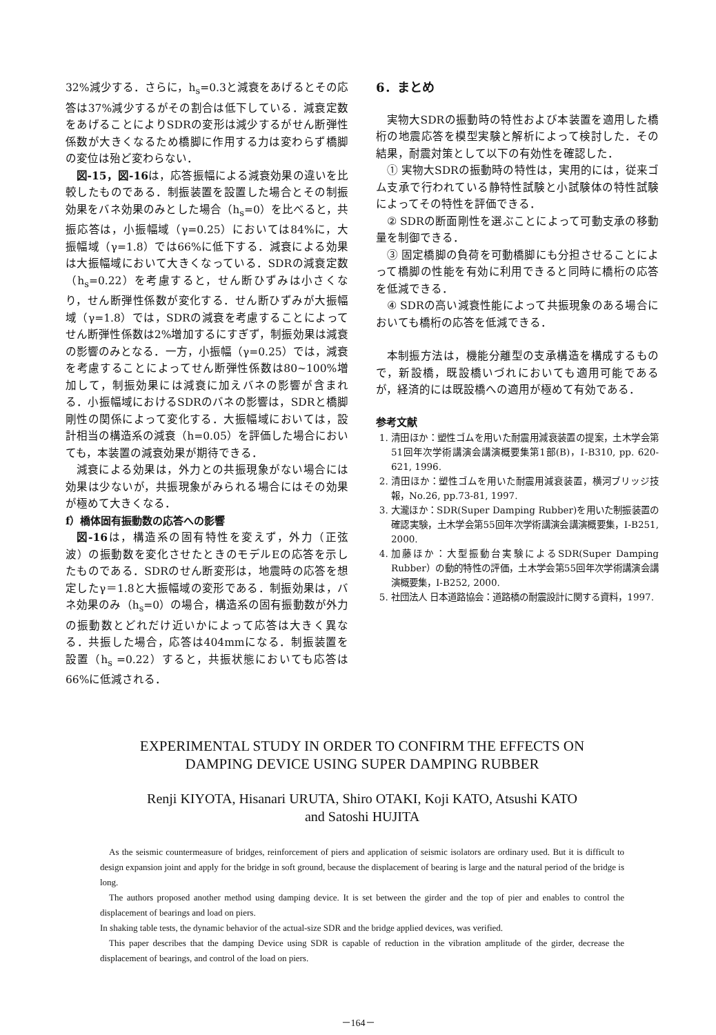32%減少する．さらに，h<sub>s</sub>=0.3と減衰をあげるとその応答は37%減少するがその割合は低下している．減衰定数をあげることによりSDRの変形は減少するがせん断弾性係数が大きくなるため橋脚に作用する力は変わらず橋脚の変位は殆ど変わらない．
図-15，図-16は，応答振幅による減衰効果の違いを比較したものである．制振装置を設置した場合とその制振効果をバネ効果のみとした場合（h<sub>s</sub>=0）を比べると，共振応答は，小振幅域（γ=0.25）においては84%に，大振幅域（γ=1.8）では66%に低下する．減衰による効果は大振幅域において大きくなっている．SDRの減衰定数（h<sub>s</sub>=0.22）を考慮すると，せん断ひずみは小さくなり，せん断弾性係数が変化する．せん断ひずみが大振幅域（γ=1.8）では，SDRの減衰を考慮することによってせん断弾性係数は2%増加するにすぎず，制振効果は減衰の影響のみとなる．一方，小振幅（γ=0.25）では，減衰を考慮することによってせん断弾性係数は80~100%増加して，制振効果には減衰に加えバネの影響が含まれる．小振幅域におけるSDRのバネの影響は，SDRと橋脚剛性の関係によって変化する．大振幅域においては，設計相当の構造系の減衰（h=0.05）を評価した場合においても，本装置の減衰効果が期待できる．
減衰による効果は，外力との共振現象がない場合には効果は少ないが，共振現象がみられる場合にはその効果が極めて大きくなる．
f）橋体固有振動数の応答への影響
図-16は，構造系の固有特性を変えず，外力（正弦波）の振動数を変化させたときのモデルEの応答を示したものである．SDRのせん断変形は，地震時の応答を想定したγ＝1.8と大振幅域の変形である．制振効果は，バネ効果のみ（h<sub>s</sub>=0）の場合，構造系の固有振動数が外力の振動数とどれだけ近いかによって応答は大きく異なる．共振した場合，応答は404mmになる．制振装置を設置（h<sub>s</sub> =0.22）すると，共振状態においても応答は66%に低減される．
6．まとめ
実物大SDRの振動時の特性および本装置を適用した橋桁の地震応答を模型実験と解析によって検討した．その結果，耐震対策として以下の有効性を確認した．
① 実物大SDRの振動時の特性は，実用的には，従来ゴム支承で行われている静特性試験と小試験体の特性試験によってその特性を評価できる．
② SDRの断面剛性を選ぶことによって可動支承の移動量を制御できる．
③ 固定橋脚の負荷を可動橋脚にも分担させることによって橋脚の性能を有効に利用できると同時に橋桁の応答を低減できる．
④ SDRの高い減衰性能によって共振現象のある場合においても橋桁の応答を低減できる．
本制振方法は，機能分離型の支承構造を構成するもので，新設橋，既設橋いづれにおいても適用可能であるが，経済的には既設橋への適用が極めて有効である．
参考文献
1. 清田ほか：塑性ゴムを用いた耐震用減衰装置の提案，土木学会第51回年次学術講演会講演概要集第1部(B)，Ⅰ-B310, pp. 620-621, 1996.
2. 清田ほか：塑性ゴムを用いた耐震用減衰装置，横河ブリッジ技報，No.26, pp.73-81, 1997.
3. 大瀧ほか：SDR(Super Damping Rubber)を用いた制振装置の確認実験，土木学会第55回年次学術講演会講演概要集，Ⅰ-B251, 2000.
4. 加藤ほか：大型振動台実験によるSDR(Super Damping Rubber）の動的特性の評価，土木学会第55回年次学術講演会講演概要集，Ⅰ-B252, 2000.
5. 社団法人 日本道路協会：道路橋の耐震設計に関する資料，1997.
EXPERIMENTAL STUDY IN ORDER TO CONFIRM THE EFFECTS ON
DAMPING DEVICE USING SUPER DAMPING RUBBER
Renji KIYOTA, Hisanari URUTA, Shiro OTAKI, Koji KATO, Atsushi KATO
and Satoshi HUJITA
As the seismic countermeasure of bridges, reinforcement of piers and application of seismic isolators are ordinary used. But it is difficult to design expansion joint and apply for the bridge in soft ground, because the displacement of bearing is large and the natural period of the bridge is long.
The authors proposed another method using damping device. It is set between the girder and the top of pier and enables to control the displacement of bearings and load on piers.
In shaking table tests, the dynamic behavior of the actual-size SDR and the bridge applied devices, was verified.
This paper describes that the damping Device using SDR is capable of reduction in the vibration amplitude of the girder, decrease the displacement of bearings, and control of the load on piers.
－164－